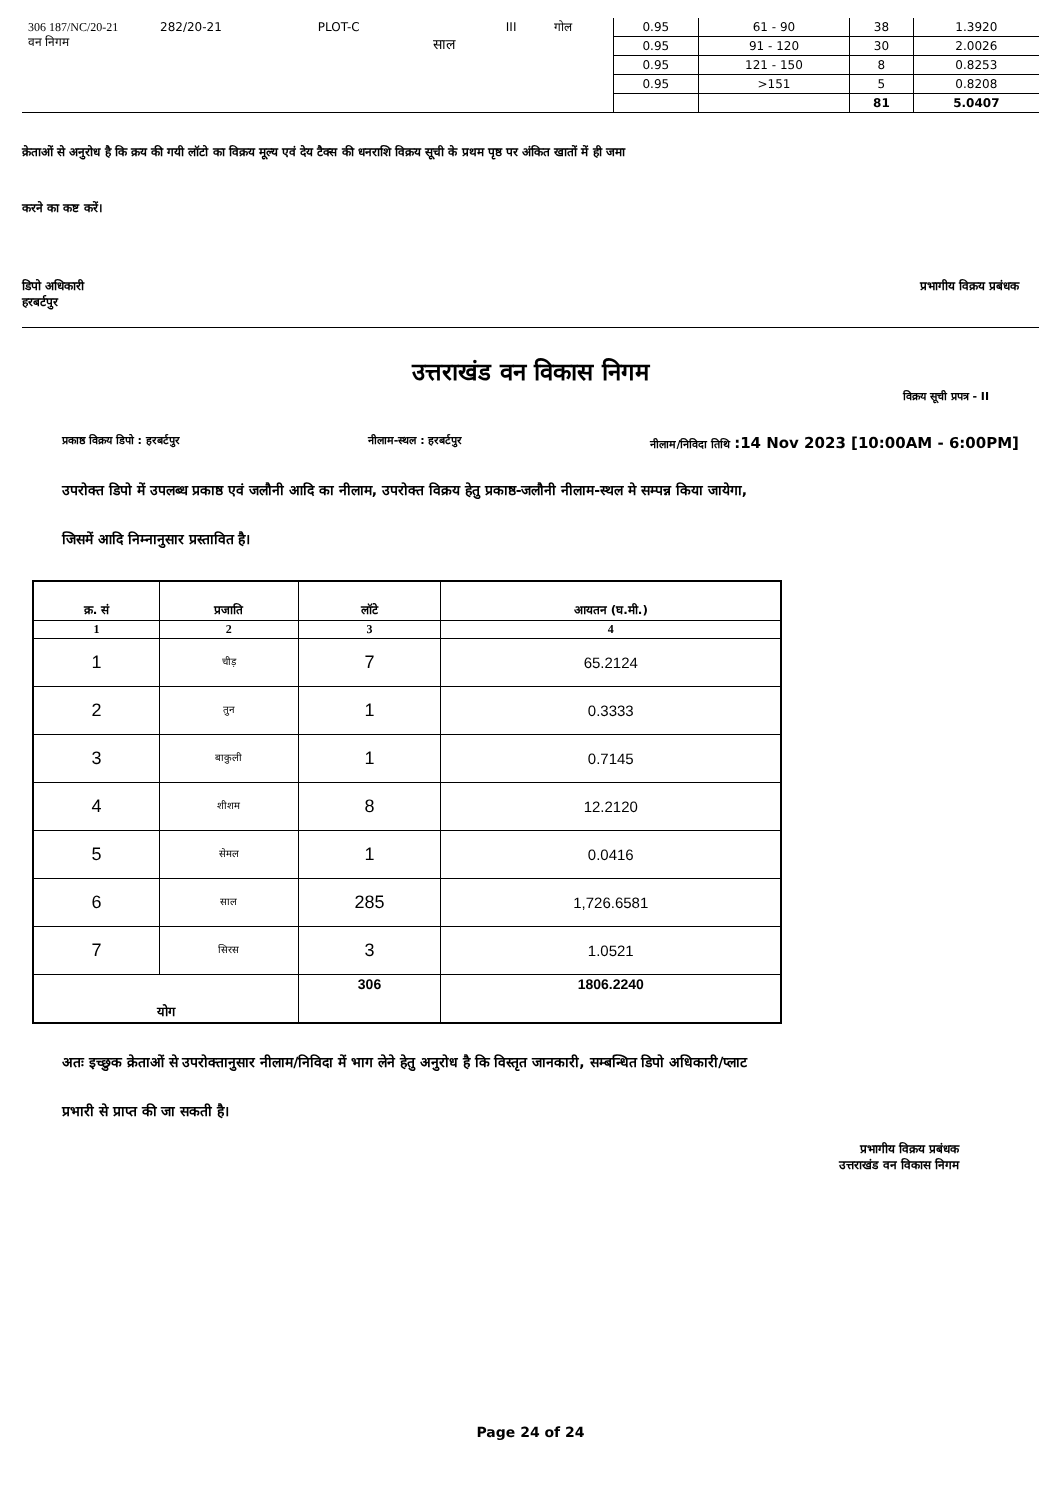| 306 187/NC/20-21 वन निगम | 282/20-21 | PLOT-C | साल | III | गोल | 0.95 | 61 - 90 | 38 | 1.3920 |
| | | | | | | 0.95 | 91 - 120 | 30 | 2.0026 |
| | | | | | | 0.95 | 121 - 150 | 8 | 0.8253 |
| | | | | | | 0.95 | >151 | 5 | 0.8208 |
| | | | | | | | | 81 | 5.0407 |
क्रेताओं से अनुरोध है कि क्रय की गयी लॉटो का विक्रय मूल्य एवं देय टैक्स की धनराशि विक्रय सूची के प्रथम पृष्ठ पर अंकित खातों में ही जमा
करने का कष्ट करें।
डिपो अधिकारी
हरबर्टपुर
प्रभागीय विक्रय प्रबंधक
उत्तराखंड वन विकास निगम
विक्रय सूची प्रपत्र - II
प्रकाष्ठ विक्रय डिपो : हरबर्टपुर नीलाम-स्थल : हरबर्टपुर नीलाम/निविदा तिथि :14 Nov 2023 [10:00AM - 6:00PM]
उपरोक्त डिपो में उपलब्ध प्रकाष्ठ एवं जलौनी आदि का नीलाम, उपरोक्त विक्रय हेतु प्रकाष्ठ-जलौनी नीलाम-स्थल मे सम्पन्न किया जायेगा,
जिसमें आदि निम्नानुसार प्रस्तावित है।
| क्र. सं | प्रजाति | लॉटे | आयतन (घ.मी.) |
| --- | --- | --- | --- |
| 1 | 2 | 3 | 4 |
| 1 | चीड़ | 7 | 65.2124 |
| 2 | तुन | 1 | 0.3333 |
| 3 | बाकुली | 1 | 0.7145 |
| 4 | शीशम | 8 | 12.2120 |
| 5 | सेमल | 1 | 0.0416 |
| 6 | साल | 285 | 1,726.6581 |
| 7 | सिरस | 3 | 1.0521 |
| योग | | 306 | 1806.2240 |
अतः इच्छुक क्रेताओं से उपरोक्तानुसार नीलाम/निविदा में भाग लेने हेतु अनुरोध है कि विस्तृत जानकारी, सम्बन्धित डिपो अधिकारी/प्लाट
प्रभारी से प्राप्त की जा सकती है।
प्रभागीय विक्रय प्रबंधक
उत्तराखंड वन विकास निगम
Page 24 of 24